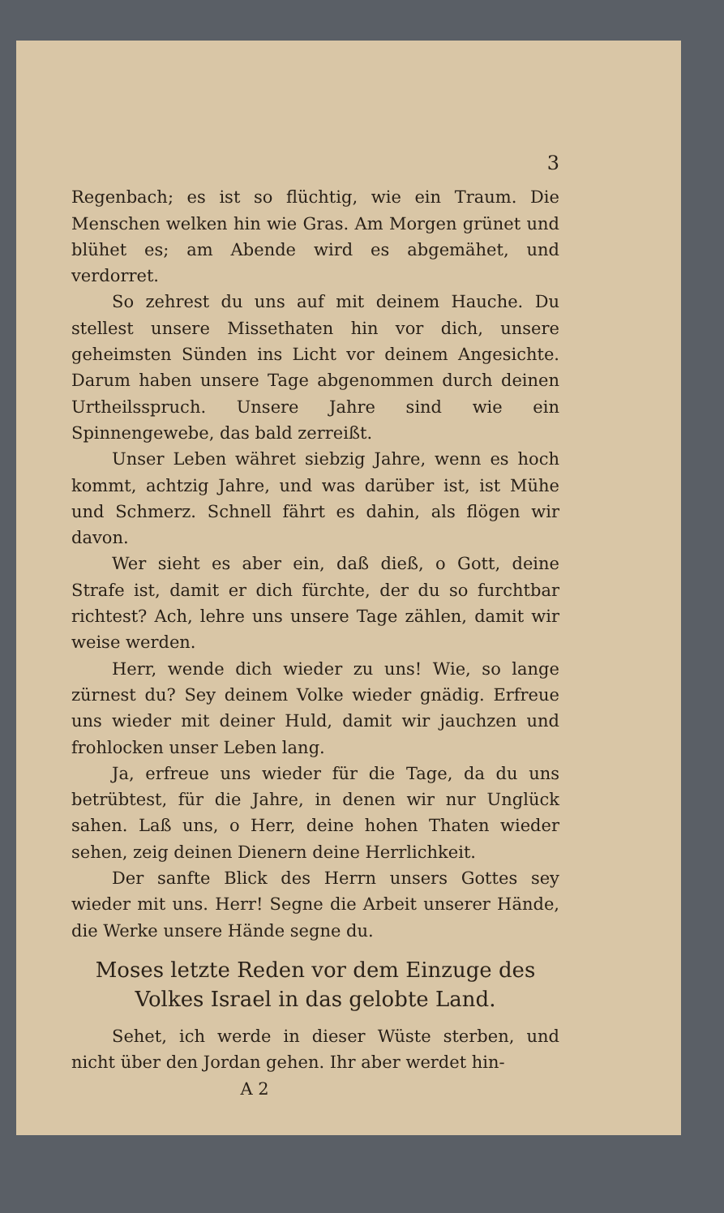3
Regenbach; es ist so flüchtig, wie ein Traum. Die Menschen welken hin wie Gras. Am Morgen grünet und blühet es; am Abende wird es abgemähet, und verdorret.
So zehrest du uns auf mit deinem Hauche. Du stellest unsere Missethaten hin vor dich, unsere geheimsten Sünden ins Licht vor deinem Angesichte. Darum haben unsere Tage abgenommen durch deinen Urtheilsspruch. Unsere Jahre sind wie ein Spinnengewebe, das bald zerreißt.
Unser Leben währet siebzig Jahre, wenn es hoch kommt, achtzig Jahre, und was darüber ist, ist Mühe und Schmerz. Schnell fährt es dahin, als flögen wir davon.
Wer sieht es aber ein, daß dieß, o Gott, deine Strafe ist, damit er dich fürchte, der du so furchtbar richtest? Ach, lehre uns unsere Tage zählen, damit wir weise werden.
Herr, wende dich wieder zu uns! Wie, so lange zürnest du? Sey deinem Volke wieder gnädig. Erfreue uns wieder mit deiner Huld, damit wir jauchzen und frohlocken unser Leben lang.
Ja, erfreue uns wieder für die Tage, da du uns betrübtest, für die Jahre, in denen wir nur Unglück sahen. Laß uns, o Herr, deine hohen Thaten wieder sehen, zeig deinen Dienern deine Herrlichkeit.
Der sanfte Blick des Herrn unsers Gottes sey wieder mit uns. Herr! Segne die Arbeit unserer Hände, die Werke unsere Hände segne du.
Moses letzte Reden vor dem Einzuge des Volkes Israel in das gelobte Land.
Sehet, ich werde in dieser Wüste sterben, und nicht über den Jordan gehen. Ihr aber werdet hin-
A 2